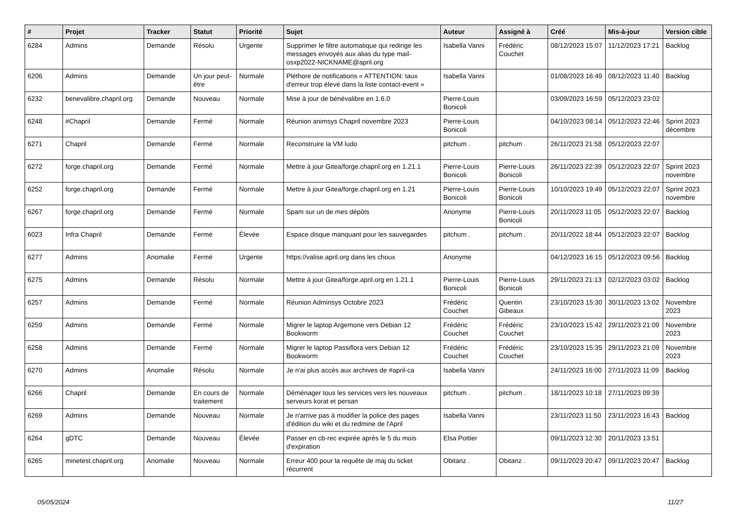| # | Projet | Tracker | Statut | Priorité | Sujet | Auteur | Assigné à | Créé | Mis-à-jour | Version cible |
| --- | --- | --- | --- | --- | --- | --- | --- | --- | --- | --- |
| 6284 | Admins | Demande | Résolu | Urgente | Supprimer le filtre automatique qui redirige les messages envoyés aux alias du type mail-osxp2022-NICKNAME@april.org | Isabella Vanni | Frédéric Couchet | 08/12/2023 15:07 | 11/12/2023 17:21 | Backlog |
| 6206 | Admins | Demande | Un jour peut-être | Normale | Pléthore de notifications « ATTENTION: taux d'erreur trop élevé dans la liste contact-event » | Isabella Vanni | | 01/08/2023 16:49 | 08/12/2023 11:40 | Backlog |
| 6232 | benevalibre.chapril.org | Demande | Nouveau | Normale | Mise à jour de bénévalibre en 1.6.0 | Pierre-Louis Bonicoli | | 03/09/2023 16:59 | 05/12/2023 23:02 | |
| 6248 | #Chapril | Demande | Fermé | Normale | Réunion animsys Chapril novembre 2023 | Pierre-Louis Bonicoli | | 04/10/2023 08:14 | 05/12/2023 22:46 | Sprint 2023 décembre |
| 6271 | Chapril | Demande | Fermé | Normale | Reconstruire la VM ludo | pitchum . | pitchum . | 26/11/2023 21:58 | 05/12/2023 22:07 | |
| 6272 | forge.chapril.org | Demande | Fermé | Normale | Mettre à jour Gitea/forge.chapril.org en 1.21.1 | Pierre-Louis Bonicoli | Pierre-Louis Bonicoli | 26/11/2023 22:39 | 05/12/2023 22:07 | Sprint 2023 novembre |
| 6252 | forge.chapril.org | Demande | Fermé | Normale | Mettre à jour Gitea/forge.chapril.org en 1.21 | Pierre-Louis Bonicoli | Pierre-Louis Bonicoli | 10/10/2023 19:49 | 05/12/2023 22:07 | Sprint 2023 novembre |
| 6267 | forge.chapril.org | Demande | Fermé | Normale | Spam sur un de mes dépôts | Anonyme | Pierre-Louis Bonicoli | 20/11/2023 11:05 | 05/12/2023 22:07 | Backlog |
| 6023 | Infra Chapril | Demande | Fermé | Élevée | Espace disque manquant pour les sauvegardes | pitchum . | pitchum . | 20/11/2022 18:44 | 05/12/2023 22:07 | Backlog |
| 6277 | Admins | Anomalie | Fermé | Urgente | https://valise.april.org dans les choux | Anonyme | | 04/12/2023 16:15 | 05/12/2023 09:56 | Backlog |
| 6275 | Admins | Demande | Résolu | Normale | Mettre à jour Gitea/forge.april.org en 1.21.1 | Pierre-Louis Bonicoli | Pierre-Louis Bonicoli | 29/11/2023 21:13 | 02/12/2023 03:02 | Backlog |
| 6257 | Admins | Demande | Fermé | Normale | Réunion Adminsys Octobre 2023 | Frédéric Couchet | Quentin Gibeaux | 23/10/2023 15:30 | 30/11/2023 13:02 | Novembre 2023 |
| 6259 | Admins | Demande | Fermé | Normale | Migrer le laptop Argemone vers Debian 12 Bookworm | Frédéric Couchet | Frédéric Couchet | 23/10/2023 15:42 | 29/11/2023 21:09 | Novembre 2023 |
| 6258 | Admins | Demande | Fermé | Normale | Migrer le laptop Passiflora vers Debian 12 Bookworm | Frédéric Couchet | Frédéric Couchet | 23/10/2023 15:35 | 29/11/2023 21:09 | Novembre 2023 |
| 6270 | Admins | Anomalie | Résolu | Normale | Je n'ai plus accès aux archives de #april-ca | Isabella Vanni | | 24/11/2023 16:00 | 27/11/2023 11:09 | Backlog |
| 6266 | Chapril | Demande | En cours de traitement | Normale | Déménager tous les services vers les nouveaux serveurs korat et persan | pitchum . | pitchum . | 18/11/2023 10:18 | 27/11/2023 09:39 | |
| 6269 | Admins | Demande | Nouveau | Normale | Je n'arrive pas à modifier la police des pages d'édition du wiki et du redmine de l'April | Isabella Vanni | | 23/11/2023 11:50 | 23/11/2023 16:43 | Backlog |
| 6264 | gDTC | Demande | Nouveau | Élevée | Passer en cb-rec expirée après le 5 du mois d'expiration | Elsa Pottier | | 09/11/2023 12:30 | 20/11/2023 13:51 | |
| 6265 | minetest.chapril.org | Anomalie | Nouveau | Normale | Erreur 400 pour la requête de maj du ticket récurrent | Obitanz . | Obitanz . | 09/11/2023 20:47 | 09/11/2023 20:47 | Backlog |
05/05/2024 11/27